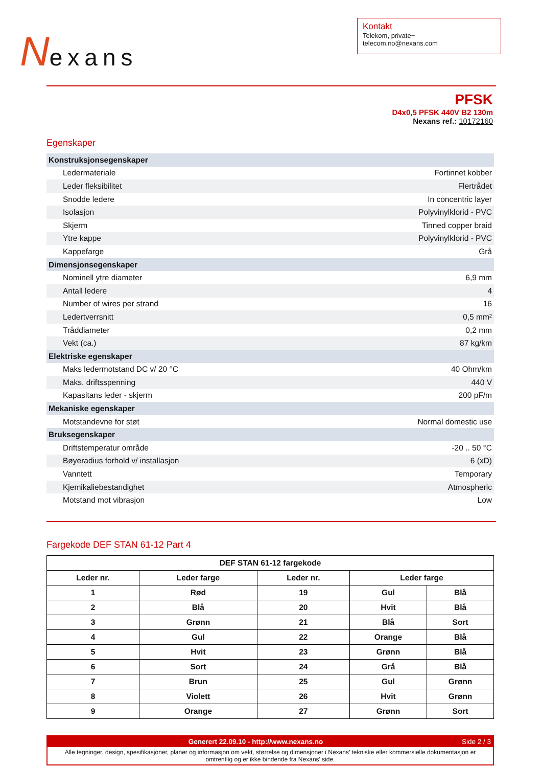Nexans
Kontakt
Telekom, private+
telecom.no@nexans.com
PFSK
D4x0,5 PFSK 440V B2 130m
Nexans ref.: 10172160
Egenskaper
| Konstruksjonsegenskaper | |
| Ledermateriale | Fortinnet kobber |
| Leder fleksibilitet | Flertrådet |
| Snodde ledere | In concentric layer |
| Isolasjon | Polyvinylklorid - PVC |
| Skjerm | Tinned copper braid |
| Ytre kappe | Polyvinylklorid - PVC |
| Kappefarge | Grå |
| Dimensjonsegenskaper | |
| Nominell ytre diameter | 6,9 mm |
| Antall ledere | 4 |
| Number of wires per strand | 16 |
| Ledertverrsnitt | 0,5 mm² |
| Tråddiameter | 0,2 mm |
| Vekt (ca.) | 87 kg/km |
| Elektriske egenskaper | |
| Maks ledermotstand DC v/ 20 °C | 40 Ohm/km |
| Maks. driftsspenning | 440 V |
| Kapasitans leder - skjerm | 200 pF/m |
| Mekaniske egenskaper | |
| Motstandevne for støt | Normal domestic use |
| Bruksegenskaper | |
| Driftstemperatur område | -20 .. 50 °C |
| Bøyeradius forhold v/ installasjon | 6 (xD) |
| Vanntett | Temporary |
| Kjemikaliebestandighet | Atmospheric |
| Motstand mot vibrasjon | Low |
Fargekode DEF STAN 61-12 Part 4
| DEF STAN 61-12 fargekode | | | | |
| --- | --- | --- | --- | --- |
| Leder nr. | Leder farge | Leder nr. | Leder farge | |
| 1 | Rød | 19 | Gul | Blå |
| 2 | Blå | 20 | Hvit | Blå |
| 3 | Grønn | 21 | Blå | Sort |
| 4 | Gul | 22 | Orange | Blå |
| 5 | Hvit | 23 | Grønn | Blå |
| 6 | Sort | 24 | Grå | Blå |
| 7 | Brun | 25 | Gul | Grønn |
| 8 | Violett | 26 | Hvit | Grønn |
| 9 | Orange | 27 | Grønn | Sort |
Generert 22.09.10 - http://www.nexans.no Side 2 / 3
Alle tegninger, design, spesifikasjoner, planer og informasjon om vekt, størrelse og dimensjoner i Nexans’ tekniske eller kommersielle dokumentasjon er omtrentlig og er ikke bindende fra Nexans' side.